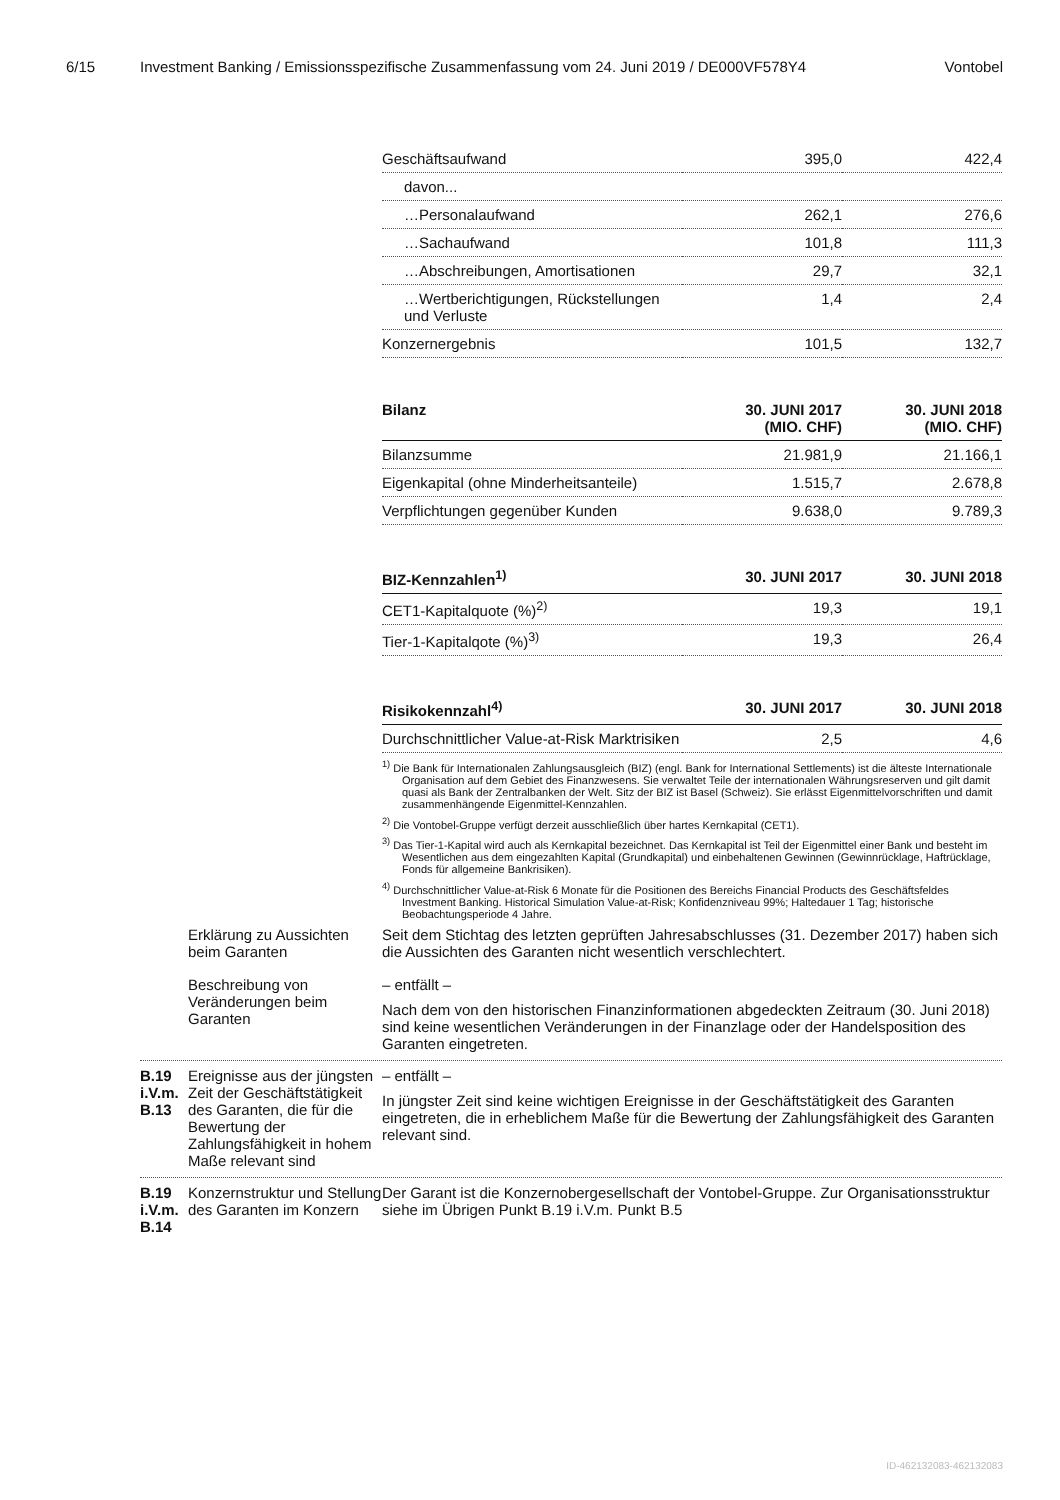6/15 Investment Banking / Emissionsspezifische Zusammenfassung vom 24. Juni 2019 / DE000VF578Y4 Vontobel
| Geschäftsaufwand | 395,0 | 422,4 |
| davon... | | |
| …Personalaufwand | 262,1 | 276,6 |
| …Sachaufwand | 101,8 | 111,3 |
| …Abschreibungen, Amortisationen | 29,7 | 32,1 |
| …Wertberichtigungen, Rückstellungen und Verluste | 1,4 | 2,4 |
| Konzernergebnis | 101,5 | 132,7 |
| Bilanz | 30. JUNI 2017 (MIO. CHF) | 30. JUNI 2018 (MIO. CHF) |
| --- | --- | --- |
| Bilanzsumme | 21.981,9 | 21.166,1 |
| Eigenkapital (ohne Minderheitsanteile) | 1.515,7 | 2.678,8 |
| Verpflichtungen gegenüber Kunden | 9.638,0 | 9.789,3 |
| BIZ-Kennzahlen<sup>1)</sup> | 30. JUNI 2017 | 30. JUNI 2018 |
| --- | --- | --- |
| CET1-Kapitalquote (%)<sup>2)</sup> | 19,3 | 19,1 |
| Tier-1-Kapitalqote (%)<sup>3)</sup> | 19,3 | 26,4 |
| Risikokennzahl<sup>4)</sup> | 30. JUNI 2017 | 30. JUNI 2018 |
| --- | --- | --- |
| Durchschnittlicher Value-at-Risk Marktrisiken | 2,5 | 4,6 |
<sup>1)</sup> Die Bank für Internationalen Zahlungsausgleich (BIZ) (engl. Bank for International Settlements) ist die älteste Internationale Organisation auf dem Gebiet des Finanzwesens. Sie verwaltet Teile der internationalen Währungsreserven und gilt damit quasi als Bank der Zentralbanken der Welt. Sitz der BIZ ist Basel (Schweiz). Sie erlässt Eigenmittelvorschriften und damit zusammenhängende Eigenmittel-Kennzahlen.
<sup>2)</sup> Die Vontobel-Gruppe verfügt derzeit ausschließlich über hartes Kernkapital (CET1).
<sup>3)</sup> Das Tier-1-Kapital wird auch als Kernkapital bezeichnet. Das Kernkapital ist Teil der Eigenmittel einer Bank und besteht im Wesentlichen aus dem eingezahlten Kapital (Grundkapital) und einbehaltenen Gewinnen (Gewinnrücklage, Haftrücklage, Fonds für allgemeine Bankrisiken).
<sup>4)</sup> Durchschnittlicher Value-at-Risk 6 Monate für die Positionen des Bereichs Financial Products des Geschäftsfeldes Investment Banking. Historical Simulation Value-at-Risk; Konfidenzniveau 99%; Haltedauer 1 Tag; historische Beobachtungsperiode 4 Jahre.
Erklärung zu Aussichten beim Garanten
Seit dem Stichtag des letzten geprüften Jahresabschlusses (31. Dezember 2017) haben sich die Aussichten des Garanten nicht wesentlich verschlechtert.
Beschreibung von Veränderungen beim Garanten
– entfällt –
Nach dem von den historischen Finanzinformationen abgedeckten Zeitraum (30. Juni 2018) sind keine wesentlichen Veränderungen in der Finanzlage oder der Handelsposition des Garanten eingetreten.
B.19
i.V.m.
B.13
Ereignisse aus der jüngsten Zeit der Geschäftstätigkeit des Garanten, die für die Bewertung der Zahlungsfähigkeit in hohem Maße relevant sind
– entfällt –
In jüngster Zeit sind keine wichtigen Ereignisse in der Geschäftstätigkeit des Garanten eingetreten, die in erheblichem Maße für die Bewertung der Zahlungsfähigkeit des Garanten relevant sind.
B.19
i.V.m.
B.14
Konzernstruktur und Stellung des Garanten im Konzern
Der Garant ist die Konzernobergesellschaft der Vontobel-Gruppe. Zur Organisationsstruktur siehe im Übrigen Punkt B.19 i.V.m. Punkt B.5
ID-462132083-462132083